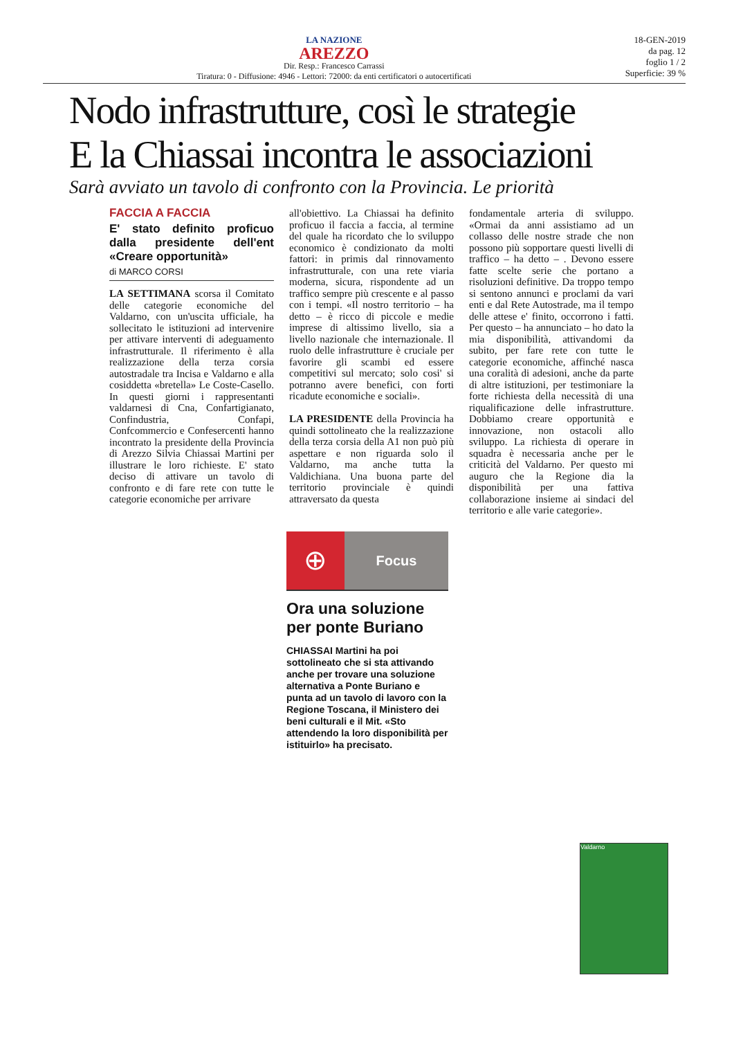LA NAZIONE
AREZZO
Dir. Resp.: Francesco Carrassi
Tiratura: 0 - Diffusione: 4946 - Lettori: 72000: da enti certificatori o autocertificati
18-GEN-2019
da pag. 12
foglio 1 / 2
Superficie: 39 %
Nodo infrastrutture, così le strategie
E la Chiassai incontra le associazioni
Sarà avviato un tavolo di confronto con la Provincia. Le priorità
FACCIA A FACCIA
E' stato definito proficuo dalla presidente dell'ent «Creare opportunità»
di MARCO CORSI
LA SETTIMANA scorsa il Comitato delle categorie economiche del Valdarno, con un'uscita ufficiale, ha sollecitato le istituzioni ad intervenire per attivare interventi di adeguamento infrastrutturale. Il riferimento è alla realizzazione della terza corsia autostradale tra Incisa e Valdarno e alla cosiddetta «bretella» Le Coste-Casello. In questi giorni i rappresentanti valdarnesi di Cna, Confartigianato, Confindustria, Confapi, Confcommercio e Confesercenti hanno incontrato la presidente della Provincia di Arezzo Silvia Chiassai Martini per illustrare le loro richieste. E' stato deciso di attivare un tavolo di confronto e di fare rete con tutte le categorie economiche per arrivare
all'obiettivo. La Chiassai ha definito proficuo il faccia a faccia, al termine del quale ha ricordato che lo sviluppo economico è condizionato da molti fattori: in primis dal rinnovamento infrastrutturale, con una rete viaria moderna, sicura, rispondente ad un traffico sempre più crescente e al passo con i tempi. «Il nostro territorio – ha detto – è ricco di piccole e medie imprese di altissimo livello, sia a livello nazionale che internazionale. Il ruolo delle infrastrutture è cruciale per favorire gli scambi ed essere competitivi sul mercato; solo cosi' si potranno avere benefici, con forti ricadute economiche e sociali».
LA PRESIDENTE della Provincia ha quindi sottolineato che la realizzazione della terza corsia della A1 non può più aspettare e non riguarda solo il Valdarno, ma anche tutta la Valdichiana. Una buona parte del territorio provinciale è quindi attraversato da questa
fondamentale arteria di sviluppo. «Ormai da anni assistiamo ad un collasso delle nostre strade che non possono più sopportare questi livelli di traffico – ha detto – . Devono essere fatte scelte serie che portano a risoluzioni definitive. Da troppo tempo si sentono annunci e proclami da vari enti e dal Rete Autostrade, ma il tempo delle attese e' finito, occorrono i fatti. Per questo – ha annunciato – ho dato la mia disponibilità, attivandomi da subito, per fare rete con tutte le categorie economiche, affinché nasca una coralità di adesioni, anche da parte di altre istituzioni, per testimoniare la forte richiesta della necessità di una riqualificazione delle infrastrutture. Dobbiamo creare opportunità e innovazione, non ostacoli allo sviluppo. La richiesta di operare in squadra è necessaria anche per le criticità del Valdarno. Per questo mi auguro che la Regione dia la disponibilità per una fattiva collaborazione insieme ai sindaci del territorio e alle varie categorie».
⊕
Focus
Ora una soluzione per ponte Buriano
CHIASSAI Martini ha poi sottolineato che si sta attivando anche per trovare una soluzione alternativa a Ponte Buriano e punta ad un tavolo di lavoro con la Regione Toscana, il Ministero dei beni culturali e il Mit. «Sto attendendo la loro disponibilità per istituirlo» ha precisato.
Valdarno